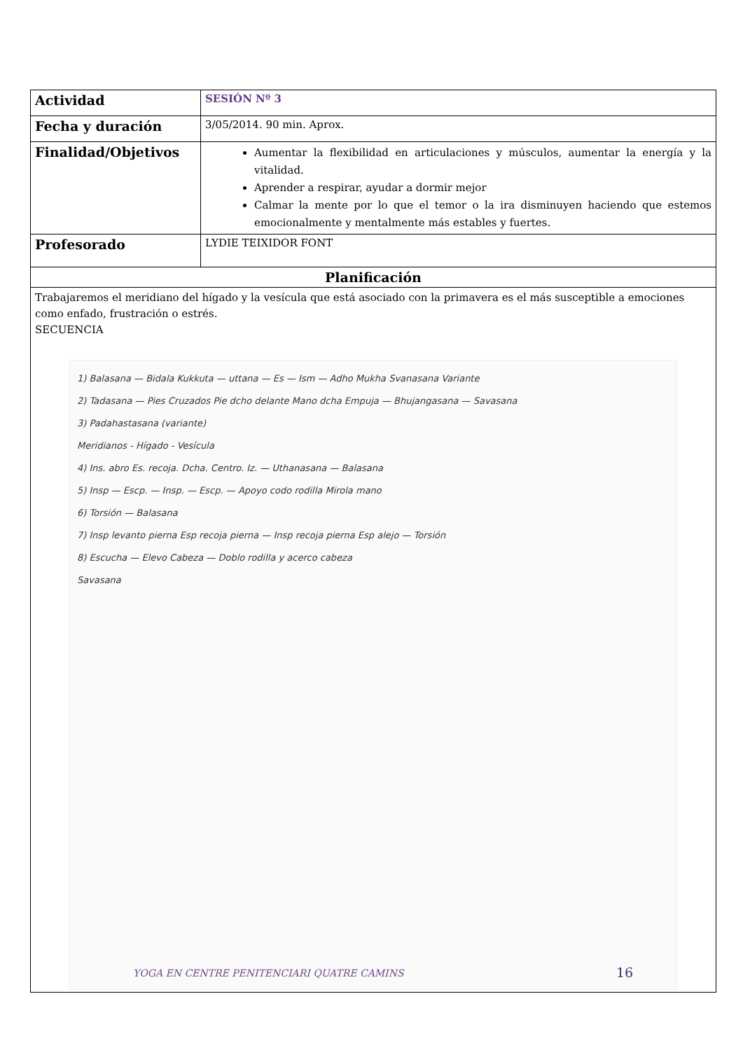| Actividad | SESIÓN Nº 3 |
| Fecha y duración | 3/05/2014. 90 min. Aprox. |
| Finalidad/Objetivos | Aumentar la flexibilidad en articulaciones y músculos, aumentar la energía y la vitalidad. Aprender a respirar, ayudar a dormir mejor Calmar la mente por lo que el temor o la ira disminuyen haciendo que estemos emocionalmente y mentalmente más estables y fuertes. |
| Profesorado | LYDIE TEIXIDOR FONT |
| Planificación | |
| Trabajaremos el meridiano del hígado y la vesícula que está asociado con la primavera es el más susceptible a emociones como enfado, frustración o estrés. SECUENCIA 1) Balasana — Bidala Kukkuta — uttana — Es — Ism — Adho Mukha Svanasana Variante 2) Tadasana — Pies Cruzados Pie dcho delante Mano dcha Empuja — Bhujangasana — Savasana 3) Padahastasana (variante) Meridianos - Hígado - Vesícula 4) Ins. abro Es. recoja. Dcha. Centro. Iz. — Uthanasana — Balasana 5) Insp — Escp. — Insp. — Escp. — Apoyo codo rodilla Mirola mano 6) Torsión — Balasana 7) Insp levanto pierna Esp recoja pierna — Insp recoja pierna Esp alejo — Torsión 8) Escucha — Elevo Cabeza — Doblo rodilla y acerco cabeza Savasana | |
YOGA EN CENTRE PENITENCIARI QUATRE CAMINS
16